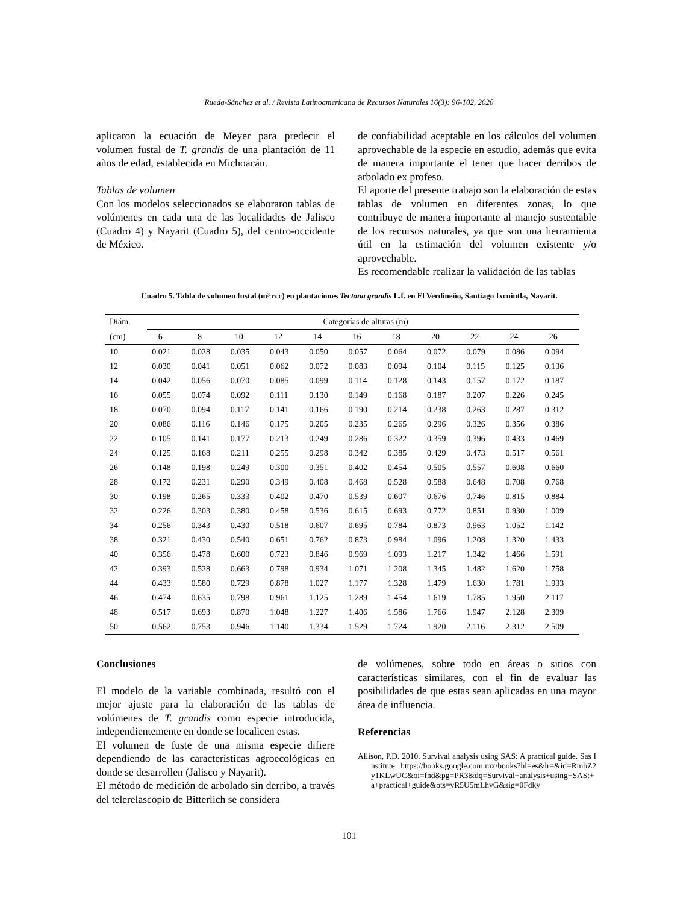Rueda-Sánchez et al. / Revista Latinoamericana de Recursos Naturales 16(3): 96-102, 2020
aplicaron la ecuación de Meyer para predecir el volumen fustal de T. grandis de una plantación de 11 años de edad, establecida en Michoacán.
Tablas de volumen
Con los modelos seleccionados se elaboraron tablas de volúmenes en cada una de las localidades de Jalisco (Cuadro 4) y Nayarit (Cuadro 5), del centro-occidente de México.
de confiabilidad aceptable en los cálculos del volumen aprovechable de la especie en estudio, además que evita de manera importante el tener que hacer derribos de arbolado ex profeso.
El aporte del presente trabajo son la elaboración de estas tablas de volumen en diferentes zonas, lo que contribuye de manera importante al manejo sustentable de los recursos naturales, ya que son una herramienta útil en la estimación del volumen existente y/o aprovechable.
Es recomendable realizar la validación de las tablas
Cuadro 5. Tabla de volumen fustal (m³ rcc) en plantaciones Tectona grandis L.f. en El Verdineño, Santiago Ixcuintla, Nayarit.
| Diám. | Categorías de alturas (m) | | | | | | | | | | |
| --- | --- | --- | --- | --- | --- | --- | --- | --- | --- | --- | --- |
| (cm) | 6 | 8 | 10 | 12 | 14 | 16 | 18 | 20 | 22 | 24 | 26 |
| 10 | 0.021 | 0.028 | 0.035 | 0.043 | 0.050 | 0.057 | 0.064 | 0.072 | 0.079 | 0.086 | 0.094 |
| 12 | 0.030 | 0.041 | 0.051 | 0.062 | 0.072 | 0.083 | 0.094 | 0.104 | 0.115 | 0.125 | 0.136 |
| 14 | 0.042 | 0.056 | 0.070 | 0.085 | 0.099 | 0.114 | 0.128 | 0.143 | 0.157 | 0.172 | 0.187 |
| 16 | 0.055 | 0.074 | 0.092 | 0.111 | 0.130 | 0.149 | 0.168 | 0.187 | 0.207 | 0.226 | 0.245 |
| 18 | 0.070 | 0.094 | 0.117 | 0.141 | 0.166 | 0.190 | 0.214 | 0.238 | 0.263 | 0.287 | 0.312 |
| 20 | 0.086 | 0.116 | 0.146 | 0.175 | 0.205 | 0.235 | 0.265 | 0.296 | 0.326 | 0.356 | 0.386 |
| 22 | 0.105 | 0.141 | 0.177 | 0.213 | 0.249 | 0.286 | 0.322 | 0.359 | 0.396 | 0.433 | 0.469 |
| 24 | 0.125 | 0.168 | 0.211 | 0.255 | 0.298 | 0.342 | 0.385 | 0.429 | 0.473 | 0.517 | 0.561 |
| 26 | 0.148 | 0.198 | 0.249 | 0.300 | 0.351 | 0.402 | 0.454 | 0.505 | 0.557 | 0.608 | 0.660 |
| 28 | 0.172 | 0.231 | 0.290 | 0.349 | 0.408 | 0.468 | 0.528 | 0.588 | 0.648 | 0.708 | 0.768 |
| 30 | 0.198 | 0.265 | 0.333 | 0.402 | 0.470 | 0.539 | 0.607 | 0.676 | 0.746 | 0.815 | 0.884 |
| 32 | 0.226 | 0.303 | 0.380 | 0.458 | 0.536 | 0.615 | 0.693 | 0.772 | 0.851 | 0.930 | 1.009 |
| 34 | 0.256 | 0.343 | 0.430 | 0.518 | 0.607 | 0.695 | 0.784 | 0.873 | 0.963 | 1.052 | 1.142 |
| 38 | 0.321 | 0.430 | 0.540 | 0.651 | 0.762 | 0.873 | 0.984 | 1.096 | 1.208 | 1.320 | 1.433 |
| 40 | 0.356 | 0.478 | 0.600 | 0.723 | 0.846 | 0.969 | 1.093 | 1.217 | 1.342 | 1.466 | 1.591 |
| 42 | 0.393 | 0.528 | 0.663 | 0.798 | 0.934 | 1.071 | 1.208 | 1.345 | 1.482 | 1.620 | 1.758 |
| 44 | 0.433 | 0.580 | 0.729 | 0.878 | 1.027 | 1.177 | 1.328 | 1.479 | 1.630 | 1.781 | 1.933 |
| 46 | 0.474 | 0.635 | 0.798 | 0.961 | 1.125 | 1.289 | 1.454 | 1.619 | 1.785 | 1.950 | 2.117 |
| 48 | 0.517 | 0.693 | 0.870 | 1.048 | 1.227 | 1.406 | 1.586 | 1.766 | 1.947 | 2.128 | 2.309 |
| 50 | 0.562 | 0.753 | 0.946 | 1.140 | 1.334 | 1.529 | 1.724 | 1.920 | 2.116 | 2.312 | 2.509 |
Conclusiones
El modelo de la variable combinada, resultó con el mejor ajuste para la elaboración de las tablas de volúmenes de T. grandis como especie introducida, independientemente en donde se localicen estas.
El volumen de fuste de una misma especie difiere dependiendo de las características agroecológicas en donde se desarrollen (Jalisco y Nayarit).
El método de medición de arbolado sin derribo, a través del telerelascopio de Bitterlich se considera
de volúmenes, sobre todo en áreas o sitios con características similares, con el fin de evaluar las posibilidades de que estas sean aplicadas en una mayor área de influencia.
Referencias
Allison, P.D. 2010. Survival analysis using SAS: A practical guide. Sas Institute. https://books.google.com.mx/books?hl=es&lr=&id=RmbZ2y1KLwUC&oi=fnd&pg=PR3&dq=Survival+analysis+using+SAS:+a+practical+guide&ots=yR5U5mLhvG&sig=0Fdky
101